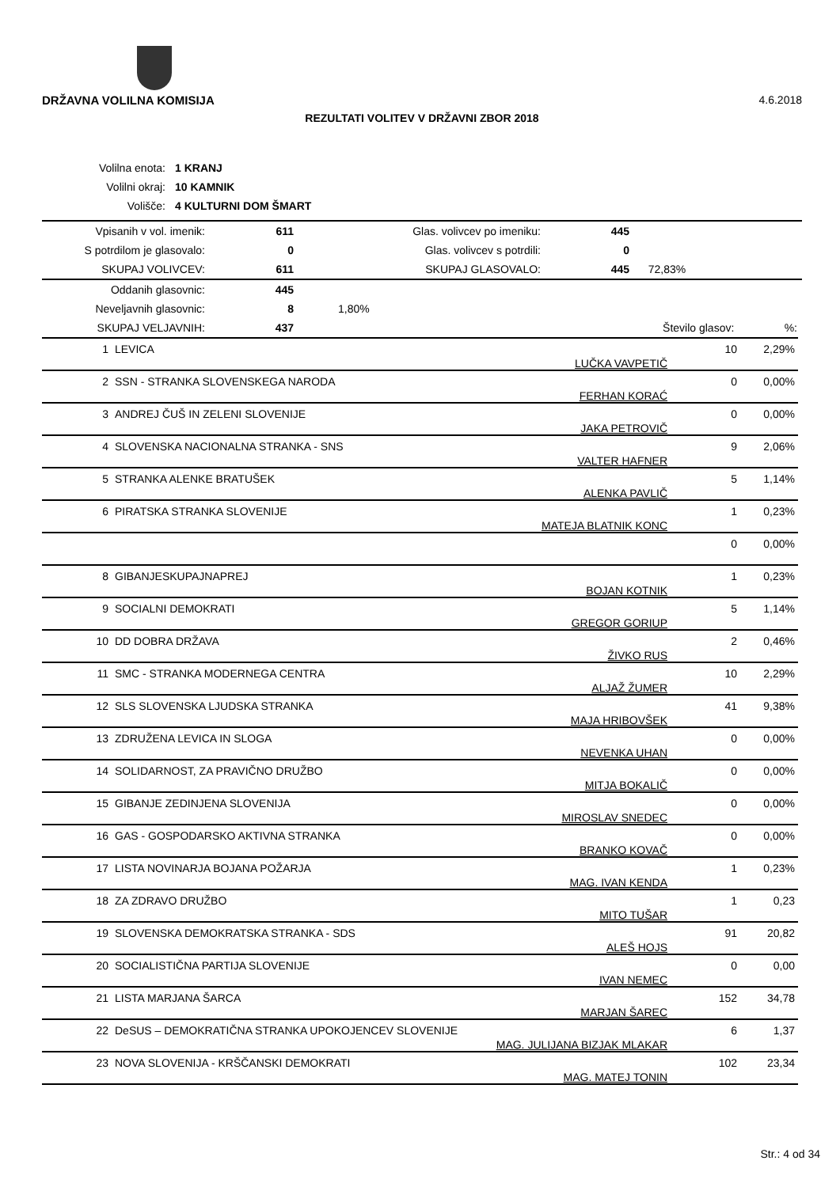4.6.2018 DRŽAVNA VOLILNA KOMISIJA
REZULTATI VOLITEV V DRŽAVNI ZBOR 2018
| Volilna enota: | 1 KRANJ |
| Volilni okraj: | 10 KAMNIK |
| Volišče: | 4 KULTURNI DOM ŠMART |
| Vpisanih v vol. imenik: | 611 | Glas. volivcev po imeniku: | 445 | |
| S potrdilom je glasovalo: | 0 | Glas. volivcev s potrdili: | 0 | |
| SKUPAJ VOLIVCEV: | 611 | SKUPAJ GLASOVALO: | 445 | 72,83% |
| Oddanih glasovnic: | 445 | | | |
| Neveljavnih glasovnic: | 8 | 1,80% | | |
| SKUPAJ VELJAVNIH: | 437 | | Število glasov: | %: |
| 1 | LEVICA | LUČKA VAVPETIČ | 10 | 2,29% |
| 2 | SSN - STRANKA SLOVENSKEGA NARODA | FERHAN KORAĆ | 0 | 0,00% |
| 3 | ANDREJ ČUŠ IN ZELENI SLOVENIJE | JAKA PETROVIČ | 0 | 0,00% |
| 4 | SLOVENSKA NACIONALNA STRANKA - SNS | VALTER HAFNER | 9 | 2,06% |
| 5 | STRANKA ALENKE BRATUŠEK | ALENKA PAVLIČ | 5 | 1,14% |
| 6 | PIRATSKA STRANKA SLOVENIJE | MATEJA BLATNIK KONC | 1 | 0,23% |
| | | | 0 | 0,00% |
| 8 | GIBANJESKUPAJNAPREJ | BOJAN KOTNIK | 1 | 0,23% |
| 9 | SOCIALNI DEMOKRATI | GREGOR GORIUP | 5 | 1,14% |
| 10 | DD DOBRA DRŽAVA | ŽIVKO RUS | 2 | 0,46% |
| 11 | SMC - STRANKA MODERNEGA CENTRA | ALJAŽ ŽUMER | 10 | 2,29% |
| 12 | SLS SLOVENSKA LJUDSKA STRANKA | MAJA HRIBOVŠEK | 41 | 9,38% |
| 13 | ZDRUŽENA LEVICA IN SLOGA | NEVENKA UHAN | 0 | 0,00% |
| 14 | SOLIDARNOST, ZA PRAVIČNO DRUŽBO | MITJA BOKALIČ | 0 | 0,00% |
| 15 | GIBANJE ZEDINJENA SLOVENIJA | MIROSLAV SNEDEC | 0 | 0,00% |
| 16 | GAS - GOSPODARSKO AKTIVNA STRANKA | BRANKO KOVAČ | 0 | 0,00% |
| 17 | LISTA NOVINARJA BOJANA POŽARJA | MAG. IVAN KENDA | 1 | 0,23% |
| 18 | ZA ZDRAVO DRUŽBO | MITO TUŠAR | 1 | 0,23 |
| 19 | SLOVENSKA DEMOKRATSKA STRANKA - SDS | ALEŠ HOJS | 91 | 20,82 |
| 20 | SOCIALISTIČNA PARTIJA SLOVENIJE | IVAN NEMEC | 0 | 0,00 |
| 21 | LISTA MARJANA ŠARCA | MARJAN ŠAREC | 152 | 34,78 |
| 22 | DeSUS – DEMOKRATIČNA STRANKA UPOKOJENCEV SLOVENIJE | MAG. JULIJANA BIZJAK MLAKAR | 6 | 1,37 |
| 23 | NOVA SLOVENIJA - KRŠČANSKI DEMOKRATI | MAG. MATEJ TONIN | 102 | 23,34 |
Str.: 4 od 34